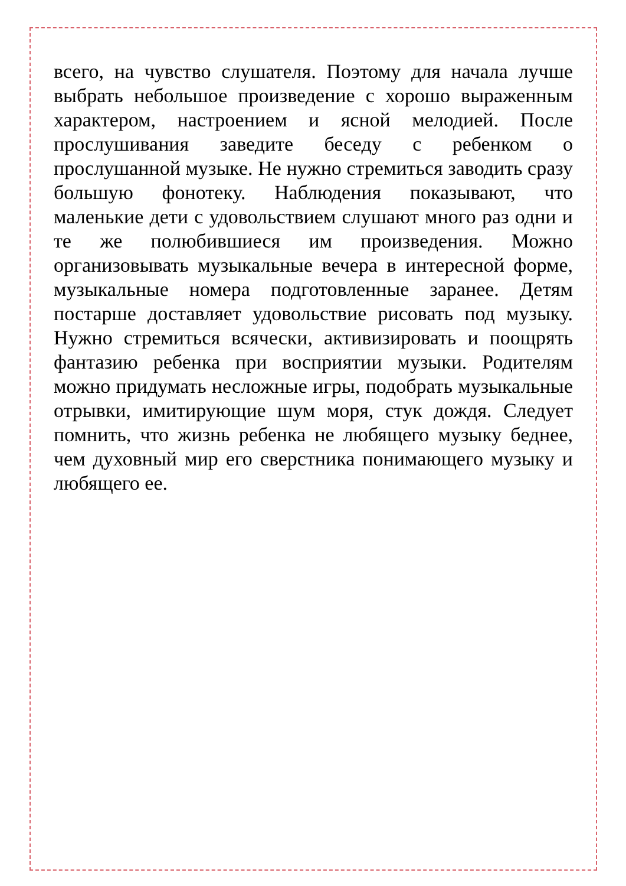всего, на чувство слушателя. Поэтому для начала лучше выбрать небольшое произведение с хорошо выраженным характером, настроением и ясной мелодией. После прослушивания заведите беседу с ребенком о прослушанной музыке. Не нужно стремиться заводить сразу большую фонотеку. Наблюдения показывают, что маленькие дети с удовольствием слушают много раз одни и те же полюбившиеся им произведения. Можно организовывать музыкальные вечера в интересной форме, музыкальные номера подготовленные заранее. Детям постарше доставляет удовольствие рисовать под музыку. Нужно стремиться всячески, активизировать и поощрять фантазию ребенка при восприятии музыки. Родителям можно придумать несложные игры, подобрать музыкальные отрывки, имитирующие шум моря, стук дождя. Следует помнить, что жизнь ребенка не любящего музыку беднее, чем духовный мир его сверстника понимающего музыку и любящего ее.